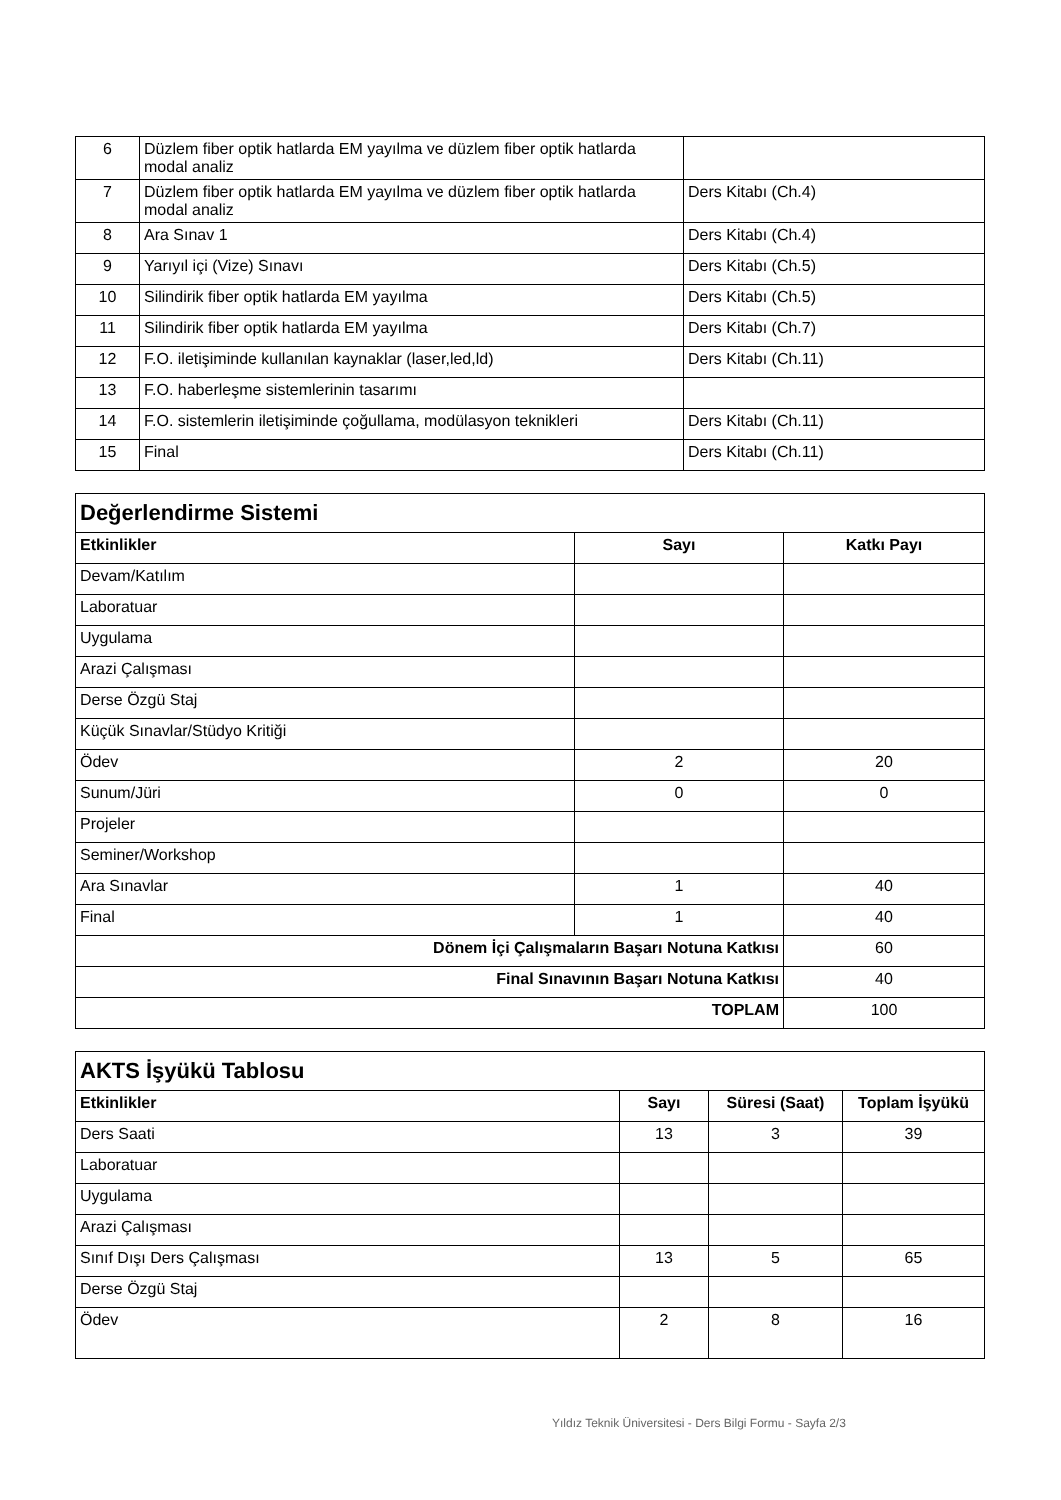| 6 | Düzlem fiber optik hatlarda EM yayılma ve düzlem fiber optik hatlarda modal analiz | |
| 7 | Düzlem fiber optik hatlarda EM yayılma ve düzlem fiber optik hatlarda modal analiz | Ders Kitabı (Ch.4) |
| 8 | Ara Sınav 1 | Ders Kitabı (Ch.4) |
| 9 | Yarıyıl içi (Vize) Sınavı | Ders Kitabı (Ch.5) |
| 10 | Silindirik fiber optik hatlarda EM yayılma | Ders Kitabı (Ch.5) |
| 11 | Silindirik fiber optik hatlarda EM yayılma | Ders Kitabı (Ch.7) |
| 12 | F.O. iletişiminde kullanılan kaynaklar (laser,led,ld) | Ders Kitabı (Ch.11) |
| 13 | F.O. haberleşme sistemlerinin tasarımı | |
| 14 | F.O. sistemlerin iletişiminde çoğullama, modülasyon teknikleri | Ders Kitabı (Ch.11) |
| 15 | Final | Ders Kitabı (Ch.11) |
| Değerlendirme Sistemi | | |
| --- | --- | --- |
| Etkinlikler | Sayı | Katkı Payı |
| Devam/Katılım | | |
| Laboratuar | | |
| Uygulama | | |
| Arazi Çalışması | | |
| Derse Özgü Staj | | |
| Küçük Sınavlar/Stüdyo Kritiği | | |
| Ödev | 2 | 20 |
| Sunum/Jüri | 0 | 0 |
| Projeler | | |
| Seminer/Workshop | | |
| Ara Sınavlar | 1 | 40 |
| Final | 1 | 40 |
| Dönem İçi Çalışmaların Başarı Notuna Katkısı | | 60 |
| Final Sınavının Başarı Notuna Katkısı | | 40 |
| TOPLAM | | 100 |
| AKTS İşyükü Tablosu | | | |
| --- | --- | --- | --- |
| Etkinlikler | Sayı | Süresi (Saat) | Toplam İşyükü |
| Ders Saati | 13 | 3 | 39 |
| Laboratuar | | | |
| Uygulama | | | |
| Arazi Çalışması | | | |
| Sınıf Dışı Ders Çalışması | 13 | 5 | 65 |
| Derse Özgü Staj | | | |
| Ödev | 2 | 8 | 16 |
Yıldız Teknik Üniversitesi - Ders Bilgi Formu - Sayfa 2/3